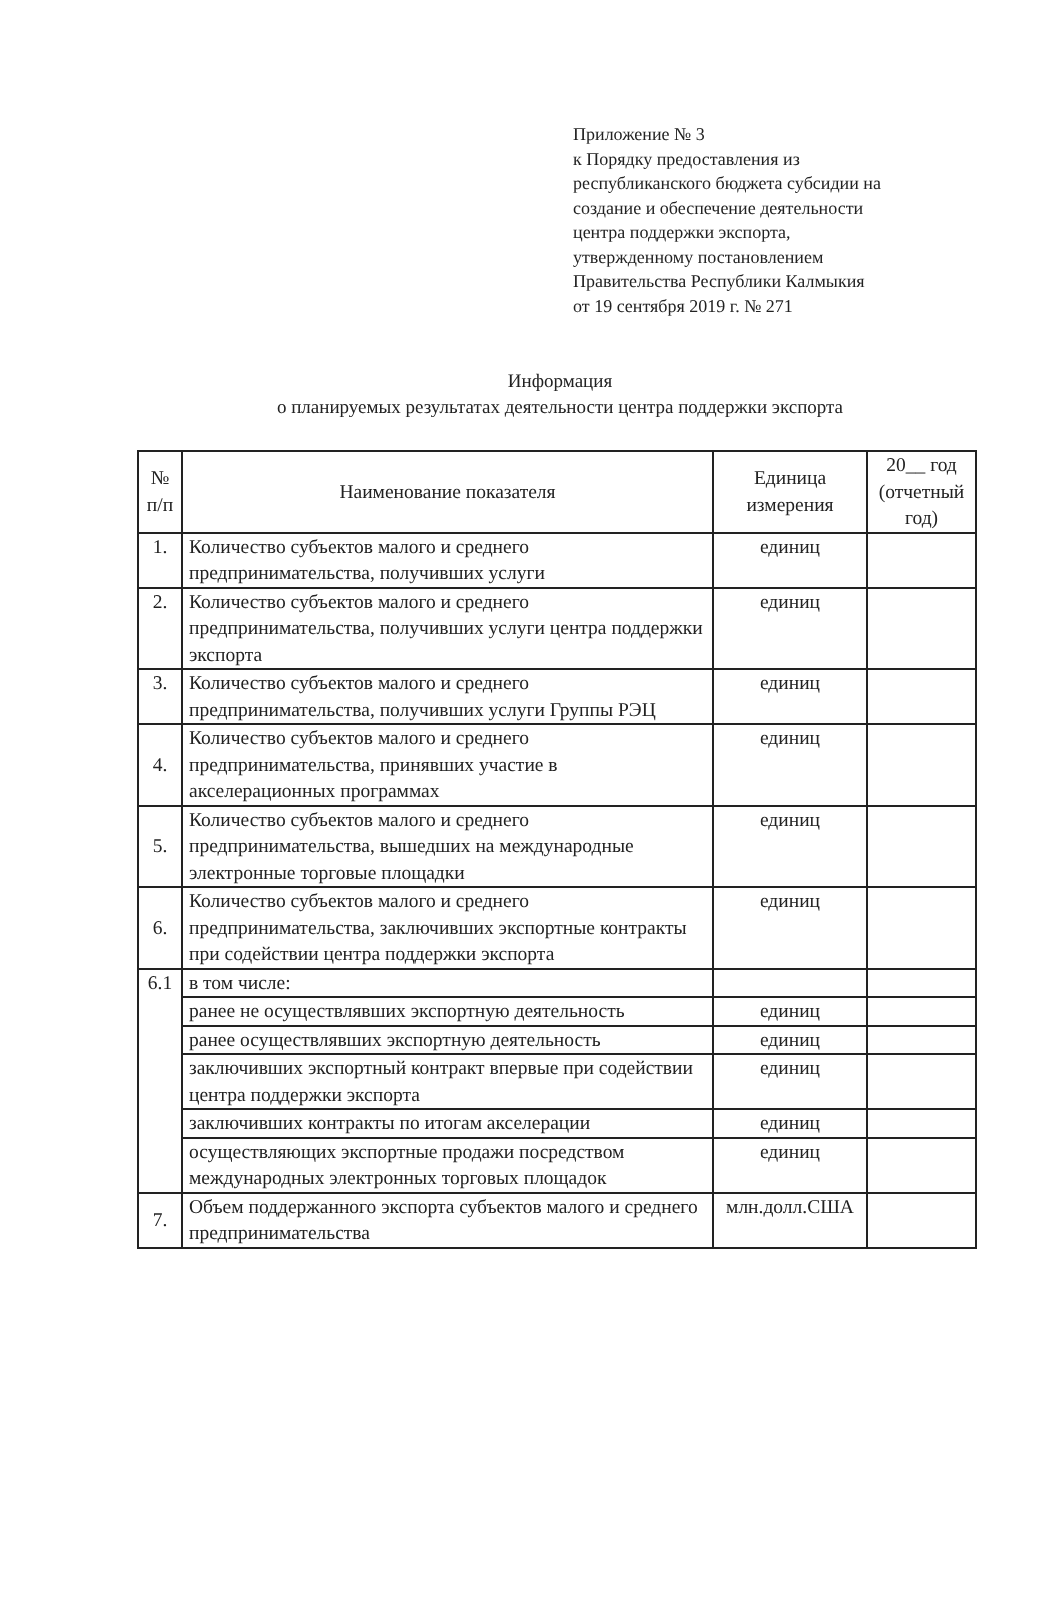Приложение № 3
к Порядку предоставления из
республиканского бюджета субсидии на
создание и обеспечение деятельности
центра поддержки экспорта,
утвержденному постановлением
Правительства Республики Калмыкия
от 19 сентября 2019 г. № 271
Информация
о планируемых результатах деятельности центра поддержки экспорта
| № п/п | Наименование показателя | Единица измерения | 20__ год (отчетный год) |
| --- | --- | --- | --- |
| 1. | Количество субъектов малого и среднего предпринимательства, получивших услуги | единиц | |
| 2. | Количество субъектов малого и среднего предпринимательства, получивших услуги центра поддержки экспорта | единиц | |
| 3. | Количество субъектов малого и среднего предпринимательства, получивших услуги Группы РЭЦ | единиц | |
| 4. | Количество субъектов малого и среднего предпринимательства, принявших участие в акселерационных программах | единиц | |
| 5. | Количество субъектов малого и среднего предпринимательства, вышедших на международные электронные торговые площадки | единиц | |
| 6. | Количество субъектов малого и среднего предпринимательства, заключивших экспортные контракты при содействии центра поддержки экспорта | единиц | |
| 6.1 | в том числе: | | |
| | ранее не осуществлявших экспортную деятельность | единиц | |
| | ранее осуществлявших экспортную деятельность | единиц | |
| | заключивших экспортный контракт впервые при содействии центра поддержки экспорта | единиц | |
| | заключивших контракты по итогам акселерации | единиц | |
| | осуществляющих экспортные продажи посредством международных электронных торговых площадок | единиц | |
| 7. | Объем поддержанного экспорта субъектов малого и среднего предпринимательства | млн.долл.США | |